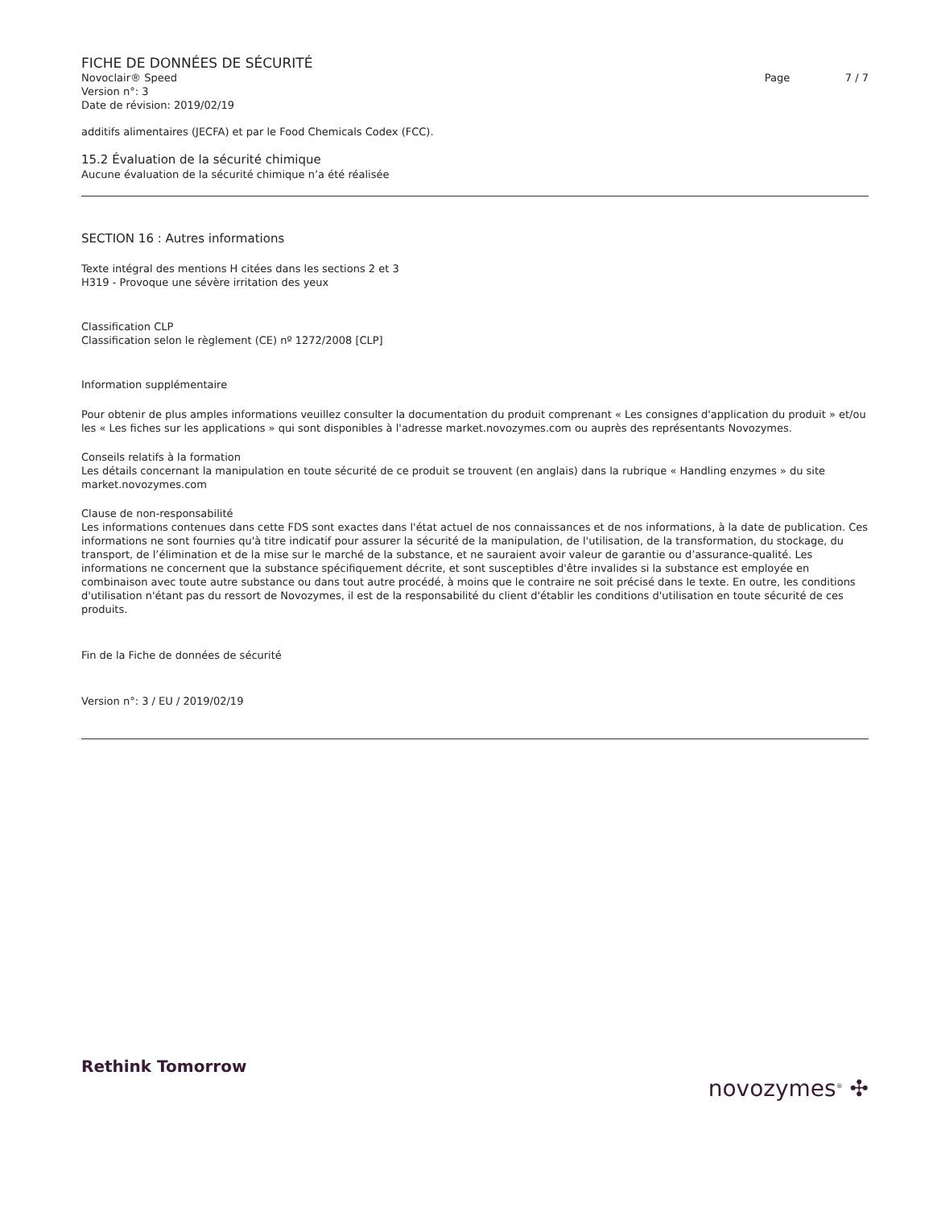FICHE DE DONNÉES DE SÉCURITÉ
Novoclair® Speed
Version n°: 3
Date de révision: 2019/02/19
Page 7 / 7
additifs alimentaires (JECFA) et par le Food Chemicals Codex (FCC).
15.2 Évaluation de la sécurité chimique
Aucune évaluation de la sécurité chimique n’a été réalisée
SECTION 16 : Autres informations
Texte intégral des mentions H citées dans les sections 2 et 3
H319 - Provoque une sévère irritation des yeux
Classification CLP
Classification selon le règlement (CE) nº 1272/2008 [CLP]
Information supplémentaire
Pour obtenir de plus amples informations veuillez consulter la documentation du produit comprenant « Les consignes d'application du produit » et/ou les « Les fiches sur les applications » qui sont disponibles à l'adresse market.novozymes.com ou auprès des représentants Novozymes.
Conseils relatifs à la formation
Les détails concernant la manipulation en toute sécurité de ce produit se trouvent (en anglais) dans la rubrique « Handling enzymes » du site market.novozymes.com
Clause de non-responsabilité
Les informations contenues dans cette FDS sont exactes dans l'état actuel de nos connaissances et de nos informations, à la date de publication. Ces informations ne sont fournies qu'à titre indicatif pour assurer la sécurité de la manipulation, de l'utilisation, de la transformation, du stockage, du transport, de l’élimination et de la mise sur le marché de la substance, et ne sauraient avoir valeur de garantie ou d’assurance-qualité. Les informations ne concernent que la substance spécifiquement décrite, et sont susceptibles d'être invalides si la substance est employée en combinaison avec toute autre substance ou dans tout autre procédé, à moins que le contraire ne soit précisé dans le texte. En outre, les conditions d'utilisation n'étant pas du ressort de Novozymes, il est de la responsabilité du client d'établir les conditions d'utilisation en toute sécurité de ces produits.
Fin de la Fiche de données de sécurité
Version n°: 3 / EU / 2019/02/19
Rethink Tomorrow
novozymes<sup>®</sup> ✣